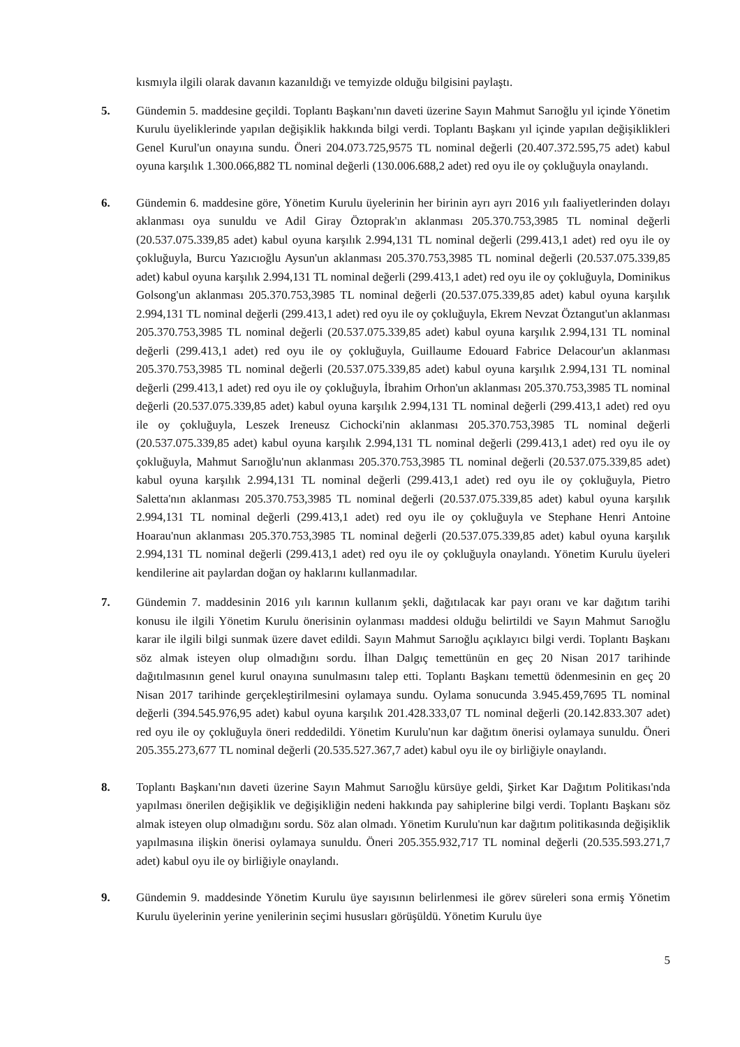kısmıyla ilgili olarak davanın kazanıldığı ve temyizde olduğu bilgisini paylaştı.
5. Gündemin 5. maddesine geçildi. Toplantı Başkanı'nın daveti üzerine Sayın Mahmut Sarıoğlu yıl içinde Yönetim Kurulu üyeliklerinde yapılan değişiklik hakkında bilgi verdi. Toplantı Başkanı yıl içinde yapılan değişiklikleri Genel Kurul'un onayına sundu. Öneri 204.073.725,9575 TL nominal değerli (20.407.372.595,75 adet) kabul oyuna karşılık 1.300.066,882 TL nominal değerli (130.006.688,2 adet) red oyu ile oy çokluğuyla onaylandı.
6. Gündemin 6. maddesine göre, Yönetim Kurulu üyelerinin her birinin ayrı ayrı 2016 yılı faaliyetlerinden dolayı aklanması oya sunuldu ve Adil Giray Öztoprak'ın aklanması 205.370.753,3985 TL nominal değerli (20.537.075.339,85 adet) kabul oyuna karşılık 2.994,131 TL nominal değerli (299.413,1 adet) red oyu ile oy çokluğuyla, Burcu Yazıcıoğlu Aysun'un aklanması 205.370.753,3985 TL nominal değerli (20.537.075.339,85 adet) kabul oyuna karşılık 2.994,131 TL nominal değerli (299.413,1 adet) red oyu ile oy çokluğuyla, Dominikus Golsong'un aklanması 205.370.753,3985 TL nominal değerli (20.537.075.339,85 adet) kabul oyuna karşılık 2.994,131 TL nominal değerli (299.413,1 adet) red oyu ile oy çokluğuyla, Ekrem Nevzat Öztangut'un aklanması 205.370.753,3985 TL nominal değerli (20.537.075.339,85 adet) kabul oyuna karşılık 2.994,131 TL nominal değerli (299.413,1 adet) red oyu ile oy çokluğuyla, Guillaume Edouard Fabrice Delacour'un aklanması 205.370.753,3985 TL nominal değerli (20.537.075.339,85 adet) kabul oyuna karşılık 2.994,131 TL nominal değerli (299.413,1 adet) red oyu ile oy çokluğuyla, İbrahim Orhon'un aklanması 205.370.753,3985 TL nominal değerli (20.537.075.339,85 adet) kabul oyuna karşılık 2.994,131 TL nominal değerli (299.413,1 adet) red oyu ile oy çokluğuyla, Leszek Ireneusz Cichocki'nin aklanması 205.370.753,3985 TL nominal değerli (20.537.075.339,85 adet) kabul oyuna karşılık 2.994,131 TL nominal değerli (299.413,1 adet) red oyu ile oy çokluğuyla, Mahmut Sarıoğlu'nun aklanması 205.370.753,3985 TL nominal değerli (20.537.075.339,85 adet) kabul oyuna karşılık 2.994,131 TL nominal değerli (299.413,1 adet) red oyu ile oy çokluğuyla, Pietro Saletta'nın aklanması 205.370.753,3985 TL nominal değerli (20.537.075.339,85 adet) kabul oyuna karşılık 2.994,131 TL nominal değerli (299.413,1 adet) red oyu ile oy çokluğuyla ve Stephane Henri Antoine Hoarau'nun aklanması 205.370.753,3985 TL nominal değerli (20.537.075.339,85 adet) kabul oyuna karşılık 2.994,131 TL nominal değerli (299.413,1 adet) red oyu ile oy çokluğuyla onaylandı. Yönetim Kurulu üyeleri kendilerine ait paylardan doğan oy haklarını kullanmadılar.
7. Gündemin 7. maddesinin 2016 yılı karının kullanım şekli, dağıtılacak kar payı oranı ve kar dağıtım tarihi konusu ile ilgili Yönetim Kurulu önerisinin oylanması maddesi olduğu belirtildi ve Sayın Mahmut Sarıoğlu karar ile ilgili bilgi sunmak üzere davet edildi. Sayın Mahmut Sarıoğlu açıklayıcı bilgi verdi. Toplantı Başkanı söz almak isteyen olup olmadığını sordu. İlhan Dalgıç temettünün en geç 20 Nisan 2017 tarihinde dağıtılmasının genel kurul onayına sunulmasını talep etti. Toplantı Başkanı temettü ödenmesinin en geç 20 Nisan 2017 tarihinde gerçekleştirilmesini oylamaya sundu. Oylama sonucunda 3.945.459,7695 TL nominal değerli (394.545.976,95 adet) kabul oyuna karşılık 201.428.333,07 TL nominal değerli (20.142.833.307 adet) red oyu ile oy çokluğuyla öneri reddedildi. Yönetim Kurulu'nun kar dağıtım önerisi oylamaya sunuldu. Öneri 205.355.273,677 TL nominal değerli (20.535.527.367,7 adet) kabul oyu ile oy birliğiyle onaylandı.
8. Toplantı Başkanı'nın daveti üzerine Sayın Mahmut Sarıoğlu kürsüye geldi, Şirket Kar Dağıtım Politikası'nda yapılması önerilen değişiklik ve değişikliğin nedeni hakkında pay sahiplerine bilgi verdi. Toplantı Başkanı söz almak isteyen olup olmadığını sordu. Söz alan olmadı. Yönetim Kurulu'nun kar dağıtım politikasında değişiklik yapılmasına ilişkin önerisi oylamaya sunuldu. Öneri 205.355.932,717 TL nominal değerli (20.535.593.271,7 adet) kabul oyu ile oy birliğiyle onaylandı.
9. Gündemin 9. maddesinde Yönetim Kurulu üye sayısının belirlenmesi ile görev süreleri sona ermiş Yönetim Kurulu üyelerinin yerine yenilerinin seçimi hususları görüşüldü. Yönetim Kurulu üye
5